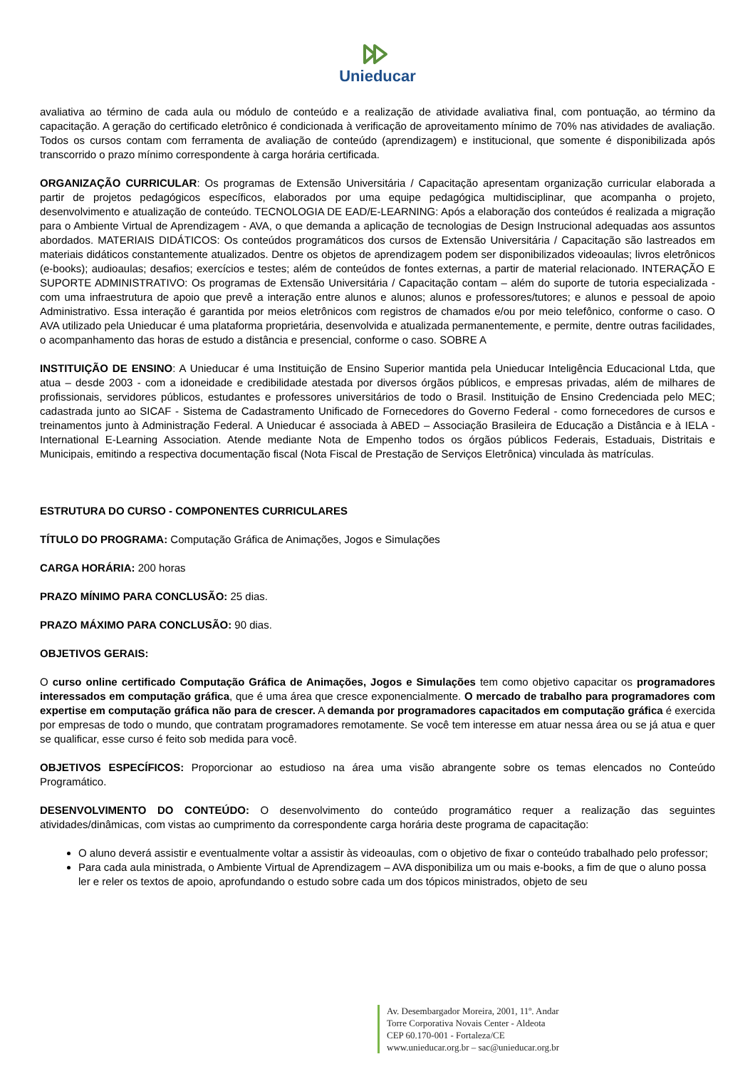Unieducar
avaliativa ao término de cada aula ou módulo de conteúdo e a realização de atividade avaliativa final, com pontuação, ao término da capacitação. A geração do certificado eletrônico é condicionada à verificação de aproveitamento mínimo de 70% nas atividades de avaliação. Todos os cursos contam com ferramenta de avaliação de conteúdo (aprendizagem) e institucional, que somente é disponibilizada após transcorrido o prazo mínimo correspondente à carga horária certificada.
ORGANIZAÇÃO CURRICULAR: Os programas de Extensão Universitária / Capacitação apresentam organização curricular elaborada a partir de projetos pedagógicos específicos, elaborados por uma equipe pedagógica multidisciplinar, que acompanha o projeto, desenvolvimento e atualização de conteúdo. TECNOLOGIA DE EAD/E-LEARNING: Após a elaboração dos conteúdos é realizada a migração para o Ambiente Virtual de Aprendizagem - AVA, o que demanda a aplicação de tecnologias de Design Instrucional adequadas aos assuntos abordados. MATERIAIS DIDÁTICOS: Os conteúdos programáticos dos cursos de Extensão Universitária / Capacitação são lastreados em materiais didáticos constantemente atualizados. Dentre os objetos de aprendizagem podem ser disponibilizados videoaulas; livros eletrônicos (e-books); audioaulas; desafios; exercícios e testes; além de conteúdos de fontes externas, a partir de material relacionado. INTERAÇÃO E SUPORTE ADMINISTRATIVO: Os programas de Extensão Universitária / Capacitação contam – além do suporte de tutoria especializada - com uma infraestrutura de apoio que prevê a interação entre alunos e alunos; alunos e professores/tutores; e alunos e pessoal de apoio Administrativo. Essa interação é garantida por meios eletrônicos com registros de chamados e/ou por meio telefônico, conforme o caso. O AVA utilizado pela Unieducar é uma plataforma proprietária, desenvolvida e atualizada permanentemente, e permite, dentre outras facilidades, o acompanhamento das horas de estudo a distância e presencial, conforme o caso. SOBRE A
INSTITUIÇÃO DE ENSINO: A Unieducar é uma Instituição de Ensino Superior mantida pela Unieducar Inteligência Educacional Ltda, que atua – desde 2003 - com a idoneidade e credibilidade atestada por diversos órgãos públicos, e empresas privadas, além de milhares de profissionais, servidores públicos, estudantes e professores universitários de todo o Brasil. Instituição de Ensino Credenciada pelo MEC; cadastrada junto ao SICAF - Sistema de Cadastramento Unificado de Fornecedores do Governo Federal - como fornecedores de cursos e treinamentos junto à Administração Federal. A Unieducar é associada à ABED – Associação Brasileira de Educação a Distância e à IELA - International E-Learning Association. Atende mediante Nota de Empenho todos os órgãos públicos Federais, Estaduais, Distritais e Municipais, emitindo a respectiva documentação fiscal (Nota Fiscal de Prestação de Serviços Eletrônica) vinculada às matrículas.
ESTRUTURA DO CURSO - COMPONENTES CURRICULARES
TÍTULO DO PROGRAMA: Computação Gráfica de Animações, Jogos e Simulações
CARGA HORÁRIA: 200 horas
PRAZO MÍNIMO PARA CONCLUSÃO: 25 dias.
PRAZO MÁXIMO PARA CONCLUSÃO: 90 dias.
OBJETIVOS GERAIS:
O curso online certificado Computação Gráfica de Animações, Jogos e Simulações tem como objetivo capacitar os programadores interessados em computação gráfica, que é uma área que cresce exponencialmente. O mercado de trabalho para programadores com expertise em computação gráfica não para de crescer. A demanda por programadores capacitados em computação gráfica é exercida por empresas de todo o mundo, que contratam programadores remotamente. Se você tem interesse em atuar nessa área ou se já atua e quer se qualificar, esse curso é feito sob medida para você.
OBJETIVOS ESPECÍFICOS: Proporcionar ao estudioso na área uma visão abrangente sobre os temas elencados no Conteúdo Programático.
DESENVOLVIMENTO DO CONTEÚDO: O desenvolvimento do conteúdo programático requer a realização das seguintes atividades/dinâmicas, com vistas ao cumprimento da correspondente carga horária deste programa de capacitação:
O aluno deverá assistir e eventualmente voltar a assistir às videoaulas, com o objetivo de fixar o conteúdo trabalhado pelo professor;
Para cada aula ministrada, o Ambiente Virtual de Aprendizagem – AVA disponibiliza um ou mais e-books, a fim de que o aluno possa ler e reler os textos de apoio, aprofundando o estudo sobre cada um dos tópicos ministrados, objeto de seu
Av. Desembargador Moreira, 2001, 11º. Andar
Torre Corporativa Novais Center - Aldeota
CEP 60.170-001 - Fortaleza/CE
www.unieducar.org.br – sac@unieducar.org.br